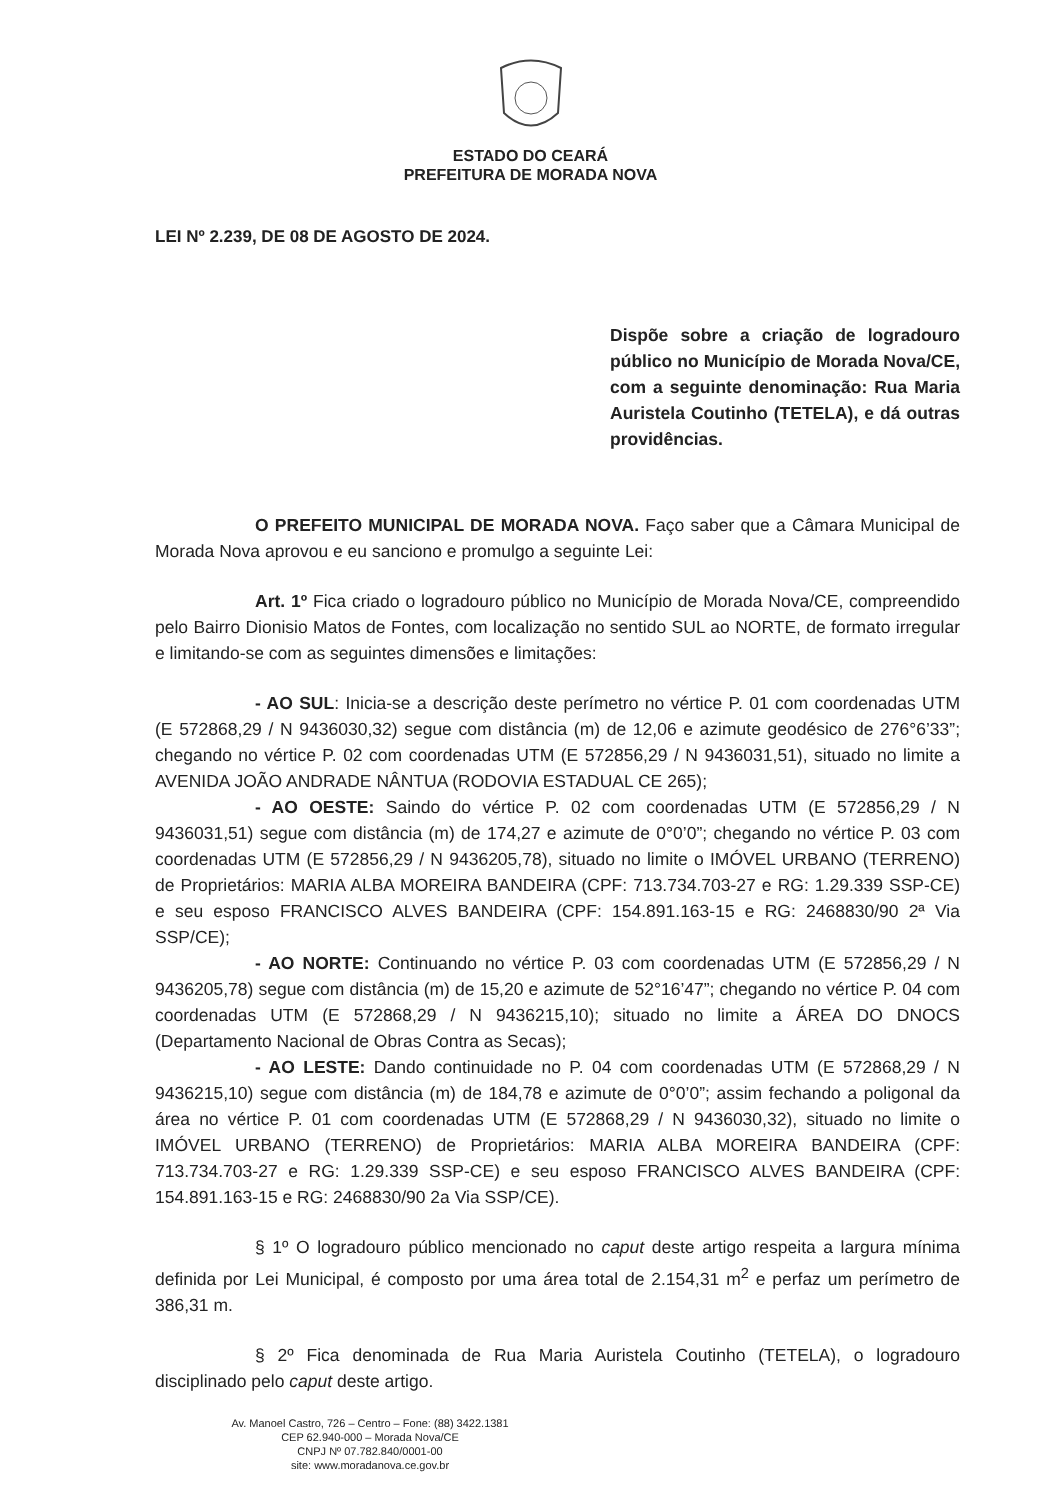ESTADO DO CEARÁ
PREFEITURA DE MORADA NOVA
LEI Nº 2.239, DE 08 DE AGOSTO DE 2024.
Dispõe sobre a criação de logradouro público no Município de Morada Nova/CE, com a seguinte denominação: Rua Maria Auristela Coutinho (TETELA), e dá outras providências.
O PREFEITO MUNICIPAL DE MORADA NOVA. Faço saber que a Câmara Municipal de Morada Nova aprovou e eu sanciono e promulgo a seguinte Lei:
Art. 1º Fica criado o logradouro público no Município de Morada Nova/CE, compreendido pelo Bairro Dionisio Matos de Fontes, com localização no sentido SUL ao NORTE, de formato irregular e limitando-se com as seguintes dimensões e limitações:
- AO SUL: Inicia-se a descrição deste perímetro no vértice P. 01 com coordenadas UTM (E 572868,29 / N 9436030,32) segue com distância (m) de 12,06 e azimute geodésico de 276°6’33”; chegando no vértice P. 02 com coordenadas UTM (E 572856,29 / N 9436031,51), situado no limite a AVENIDA JOÃO ANDRADE NÂNTUA (RODOVIA ESTADUAL CE 265);
- AO OESTE: Saindo do vértice P. 02 com coordenadas UTM (E 572856,29 / N 9436031,51) segue com distância (m) de 174,27 e azimute de 0°0’0”; chegando no vértice P. 03 com coordenadas UTM (E 572856,29 / N 9436205,78), situado no limite o IMÓVEL URBANO (TERRENO) de Proprietários: MARIA ALBA MOREIRA BANDEIRA (CPF: 713.734.703-27 e RG: 1.29.339 SSP-CE) e seu esposo FRANCISCO ALVES BANDEIRA (CPF: 154.891.163-15 e RG: 2468830/90 2ª Via SSP/CE);
- AO NORTE: Continuando no vértice P. 03 com coordenadas UTM (E 572856,29 / N 9436205,78) segue com distância (m) de 15,20 e azimute de 52°16’47”; chegando no vértice P. 04 com coordenadas UTM (E 572868,29 / N 9436215,10); situado no limite a ÁREA DO DNOCS (Departamento Nacional de Obras Contra as Secas);
- AO LESTE: Dando continuidade no P. 04 com coordenadas UTM (E 572868,29 / N 9436215,10) segue com distância (m) de 184,78 e azimute de 0°0’0”; assim fechando a poligonal da área no vértice P. 01 com coordenadas UTM (E 572868,29 / N 9436030,32), situado no limite o IMÓVEL URBANO (TERRENO) de Proprietários: MARIA ALBA MOREIRA BANDEIRA (CPF: 713.734.703-27 e RG: 1.29.339 SSP-CE) e seu esposo FRANCISCO ALVES BANDEIRA (CPF: 154.891.163-15 e RG: 2468830/90 2a Via SSP/CE).
§ 1º O logradouro público mencionado no caput deste artigo respeita a largura mínima definida por Lei Municipal, é composto por uma área total de 2.154,31 m<sup>2</sup> e perfaz um perímetro de 386,31 m.
§ 2º Fica denominada de Rua Maria Auristela Coutinho (TETELA), o logradouro disciplinado pelo caput deste artigo.
Av. Manoel Castro, 726 – Centro – Fone: (88) 3422.1381
CEP 62.940-000 – Morada Nova/CE
CNPJ Nº 07.782.840/0001-00
site: www.moradanova.ce.gov.br